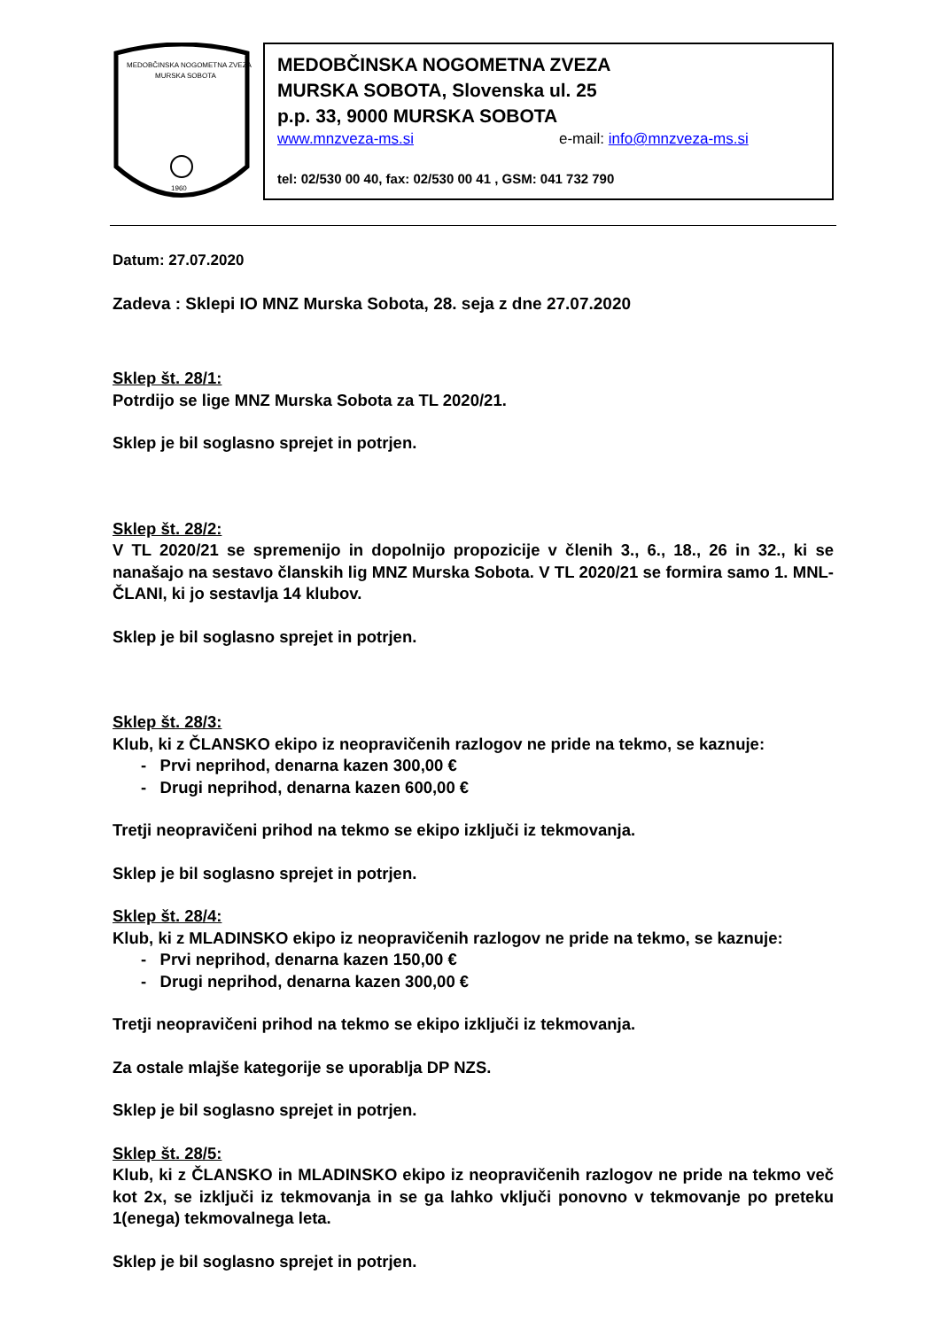MEDOBČINSKA NOGOMETNA ZVEZA
MURSKA SOBOTA
1960
MEDOBČINSKA NOGOMETNA ZVEZA
MURSKA SOBOTA, Slovenska ul. 25
p.p. 33, 9000 MURSKA SOBOTA
www.mnzveza-ms.si e-mail: info@mnzveza-ms.si
tel: 02/530 00 40, fax: 02/530 00 41 , GSM: 041 732 790
Datum: 27.07.2020
Zadeva : Sklepi IO MNZ Murska Sobota, 28. seja z dne 27.07.2020
Sklep št. 28/1:
Potrdijo se lige MNZ Murska Sobota za TL 2020/21.
Sklep je bil soglasno sprejet in potrjen.
Sklep št. 28/2:
V TL 2020/21 se spremenijo in dopolnijo propozicije v členih 3., 6., 18., 26 in 32., ki se nanašajo na sestavo članskih lig MNZ Murska Sobota. V TL 2020/21 se formira samo 1. MNL- ČLANI, ki jo sestavlja 14 klubov.
Sklep je bil soglasno sprejet in potrjen.
Sklep št. 28/3:
Klub, ki z ČLANSKO ekipo iz neopravičenih razlogov ne pride na tekmo, se kaznuje:
- Prvi neprihod, denarna kazen 300,00 €
- Drugi neprihod, denarna kazen 600,00 €
Tretji neopravičeni prihod na tekmo se ekipo izključi iz tekmovanja.
Sklep je bil soglasno sprejet in potrjen.
Sklep št. 28/4:
Klub, ki z MLADINSKO ekipo iz neopravičenih razlogov ne pride na tekmo, se kaznuje:
- Prvi neprihod, denarna kazen 150,00 €
- Drugi neprihod, denarna kazen 300,00 €
Tretji neopravičeni prihod na tekmo se ekipo izključi iz tekmovanja.
Za ostale mlajše kategorije se uporablja DP NZS.
Sklep je bil soglasno sprejet in potrjen.
Sklep št. 28/5:
Klub, ki z ČLANSKO in MLADINSKO ekipo iz neopravičenih razlogov ne pride na tekmo več kot 2x, se izključi iz tekmovanja in se ga lahko vključi ponovno v tekmovanje po preteku 1(enega) tekmovalnega leta.
Sklep je bil soglasno sprejet in potrjen.